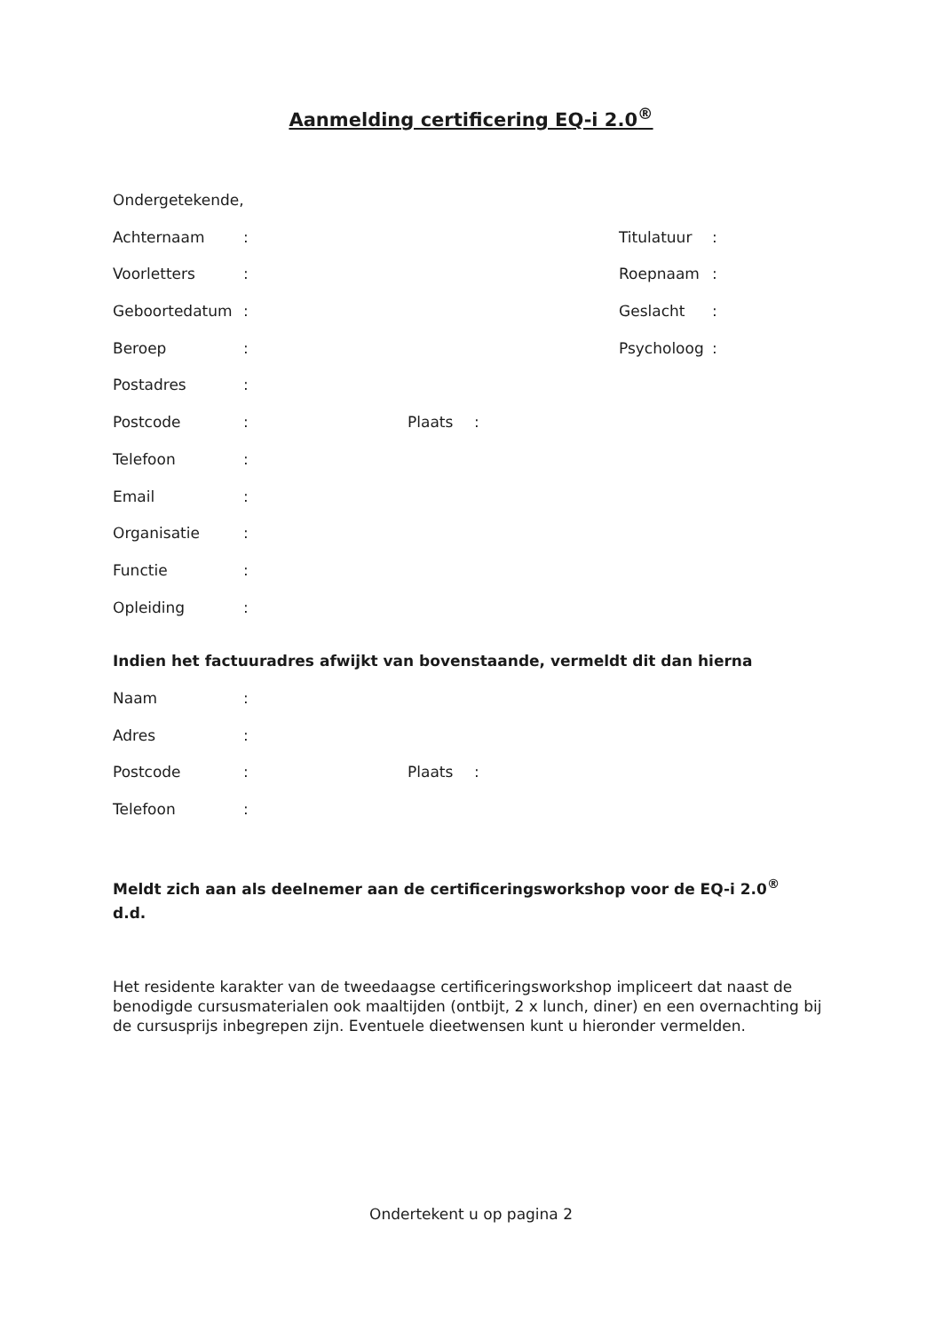Aanmelding certificering EQ-i 2.0<sup>®</sup>
Ondergetekende,
Achternaam: Titulatuur:
Voorletters: Roepnaam:
Geboortedatum: Geslacht:
Beroep: Psycholoog:
Postadres:
Postcode: Plaats:
Telefoon:
Email:
Organisatie:
Functie:
Opleiding:
Indien het factuuradres afwijkt van bovenstaande, vermeldt dit dan hierna
Naam:
Adres:
Postcode: Plaats:
Telefoon:
Meldt zich aan als deelnemer aan de certificeringsworkshop voor de EQ-i 2.0<sup>®</sup>
d.d.
Het residente karakter van de tweedaagse certificeringsworkshop impliceert dat naast de benodigde cursusmaterialen ook maaltijden (ontbijt, 2 x lunch, diner) en een overnachting bij de cursusprijs inbegrepen zijn. Eventuele dieetwensen kunt u hieronder vermelden.
Ondertekent u op pagina 2